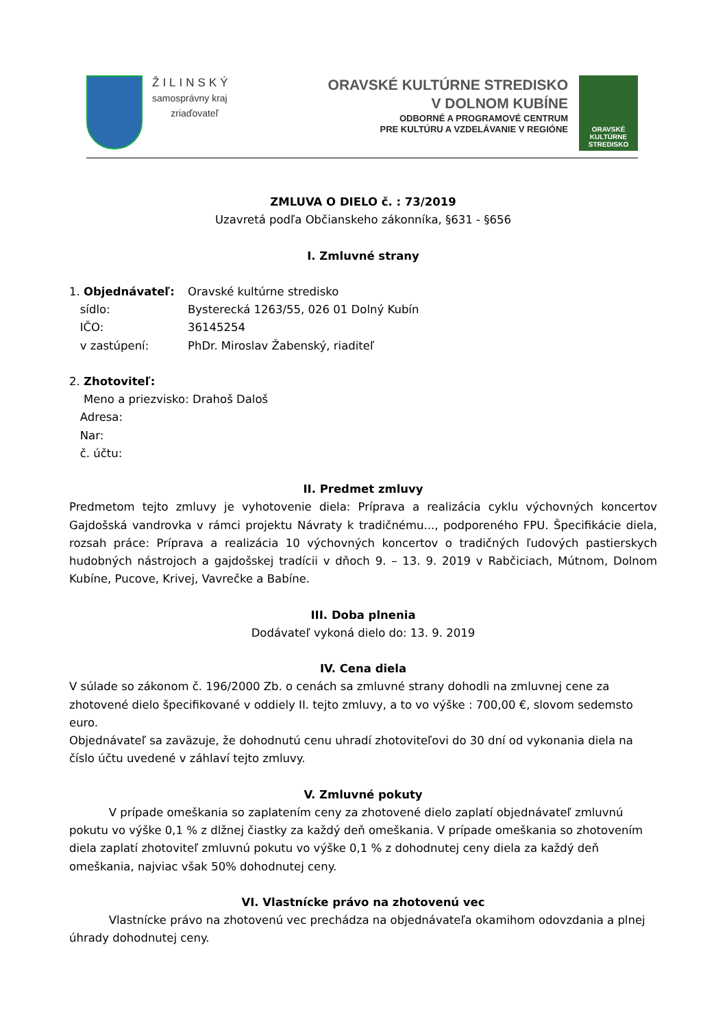ŽILINSKÝ
samosprávny kraj
zriaďovateľ
ORAVSKÉ KULTÚRNE STREDISKO
V DOLNOM KUBÍNE
ODBORNÉ A PROGRAMOVÉ CENTRUM
PRE KULTÚRU A VZDELÁVANIE V REGIÓNE
ORAVSKÉ
KULTÚRNE
STREDISKO
ZMLUVA O DIELO č. : 73/2019
Uzavretá podľa Občianskeho zákonníka, §631 - §656
I. Zmluvné strany
1. Objednávateľ: Oravské kultúrne stredisko
sídlo: Bysterecká 1263/55, 026 01 Dolný Kubín
IČO: 36145254
v zastúpení: PhDr. Miroslav Žabenský, riaditeľ
2. Zhotoviteľ:
Meno a priezvisko: Drahoš Daloš
Adresa:
Nar:
č. účtu:
II. Predmet zmluvy
Predmetom tejto zmluvy je vyhotovenie diela: Príprava a realizácia cyklu výchovných koncertov Gajdošská vandrovka v rámci projektu Návraty k tradičnému..., podporeného FPU. Špecifikácie diela, rozsah práce: Príprava a realizácia 10 výchovných koncertov o tradičných ľudových pastierskych hudobných nástrojoch a gajdošskej tradícii v dňoch 9. – 13. 9. 2019 v Rabčiciach, Mútnom, Dolnom Kubíne, Pucove, Krivej, Vavrečke a Babíne.
III. Doba plnenia
Dodávateľ vykoná dielo do: 13. 9. 2019
IV. Cena diela
V súlade so zákonom č. 196/2000 Zb. o cenách sa zmluvné strany dohodli na zmluvnej cene za zhotovené dielo špecifikované v oddiely II. tejto zmluvy, a to vo výške : 700,00 €, slovom sedemsto euro.
Objednávateľ sa zaväzuje, že dohodnutú cenu uhradí zhotoviteľovi do 30 dní od vykonania diela na číslo účtu uvedené v záhlaví tejto zmluvy.
V. Zmluvné pokuty
V prípade omeškania so zaplatením ceny za zhotovené dielo zaplatí objednávateľ zmluvnú pokutu vo výške 0,1 % z dlžnej čiastky za každý deň omeškania. V prípade omeškania so zhotovením diela zaplatí zhotoviteľ zmluvnú pokutu vo výške 0,1 % z dohodnutej ceny diela za každý deň omeškania, najviac však 50% dohodnutej ceny.
VI. Vlastnícke právo na zhotovenú vec
Vlastnícke právo na zhotovenú vec prechádza na objednávateľa okamihom odovzdania a plnej úhrady dohodnutej ceny.